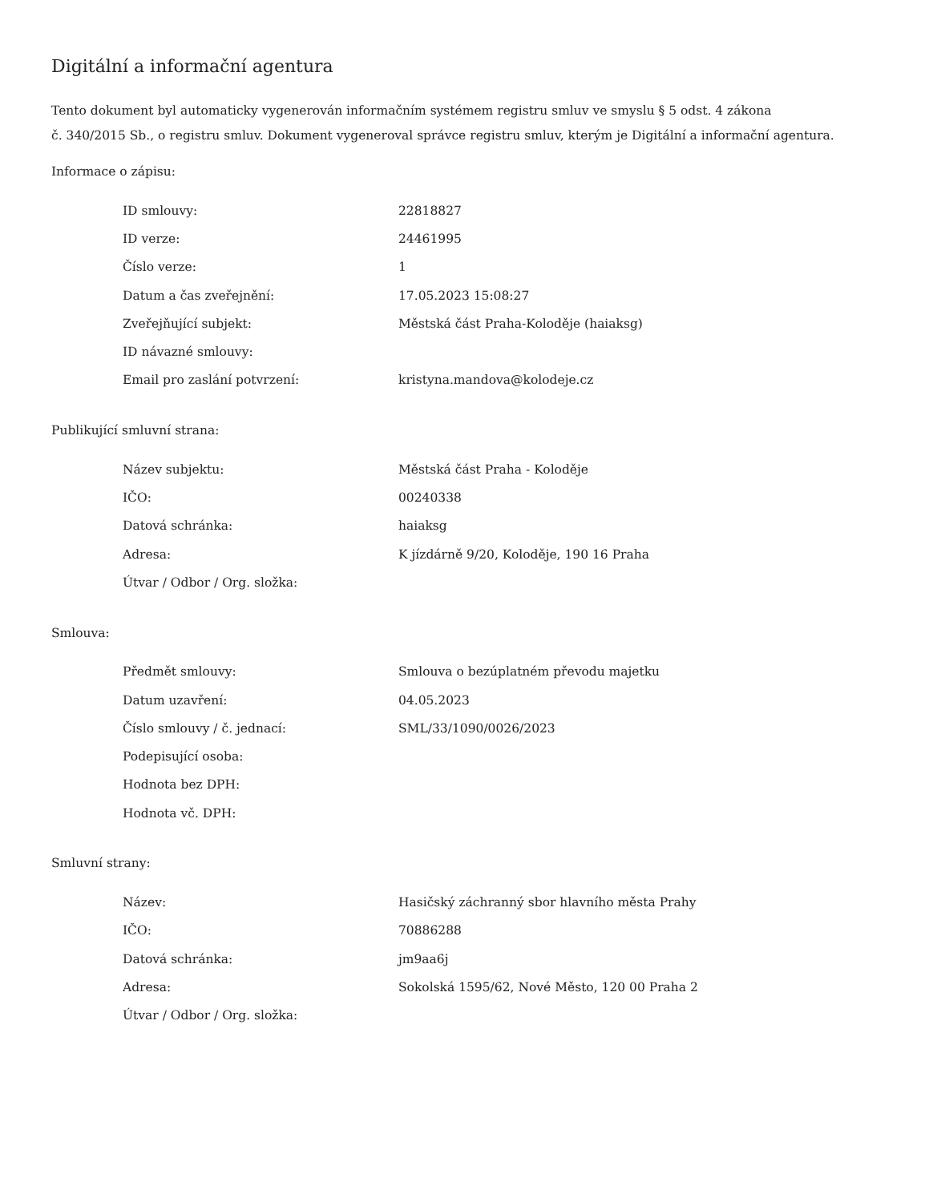Digitální a informační agentura
Tento dokument byl automaticky vygenerován informačním systémem registru smluv ve smyslu § 5 odst. 4 zákona
č. 340/2015 Sb., o registru smluv. Dokument vygeneroval správce registru smluv, kterým je Digitální a informační agentura.
Informace o zápisu:
| ID smlouvy: | 22818827 |
| ID verze: | 24461995 |
| Číslo verze: | 1 |
| Datum a čas zveřejnění: | 17.05.2023 15:08:27 |
| Zveřejňující subjekt: | Městská část Praha-Koloděje (haiaksg) |
| ID návazné smlouvy: | |
| Email pro zaslání potvrzení: | kristyna.mandova@kolodeje.cz |
Publikující smluvní strana:
| Název subjektu: | Městská část Praha - Koloděje |
| IČO: | 00240338 |
| Datová schránka: | haiaksg |
| Adresa: | K jízdárně 9/20, Koloděje, 190 16 Praha |
| Útvar / Odbor / Org. složka: | |
Smlouva:
| Předmět smlouvy: | Smlouva o bezúplatném převodu majetku |
| Datum uzavření: | 04.05.2023 |
| Číslo smlouvy / č. jednací: | SML/33/1090/0026/2023 |
| Podepisující osoba: | |
| Hodnota bez DPH: | |
| Hodnota vč. DPH: | |
Smluvní strany:
| Název: | Hasičský záchranný sbor hlavního města Prahy |
| IČO: | 70886288 |
| Datová schránka: | jm9aa6j |
| Adresa: | Sokolská 1595/62, Nové Město, 120 00 Praha 2 |
| Útvar / Odbor / Org. složka: | |